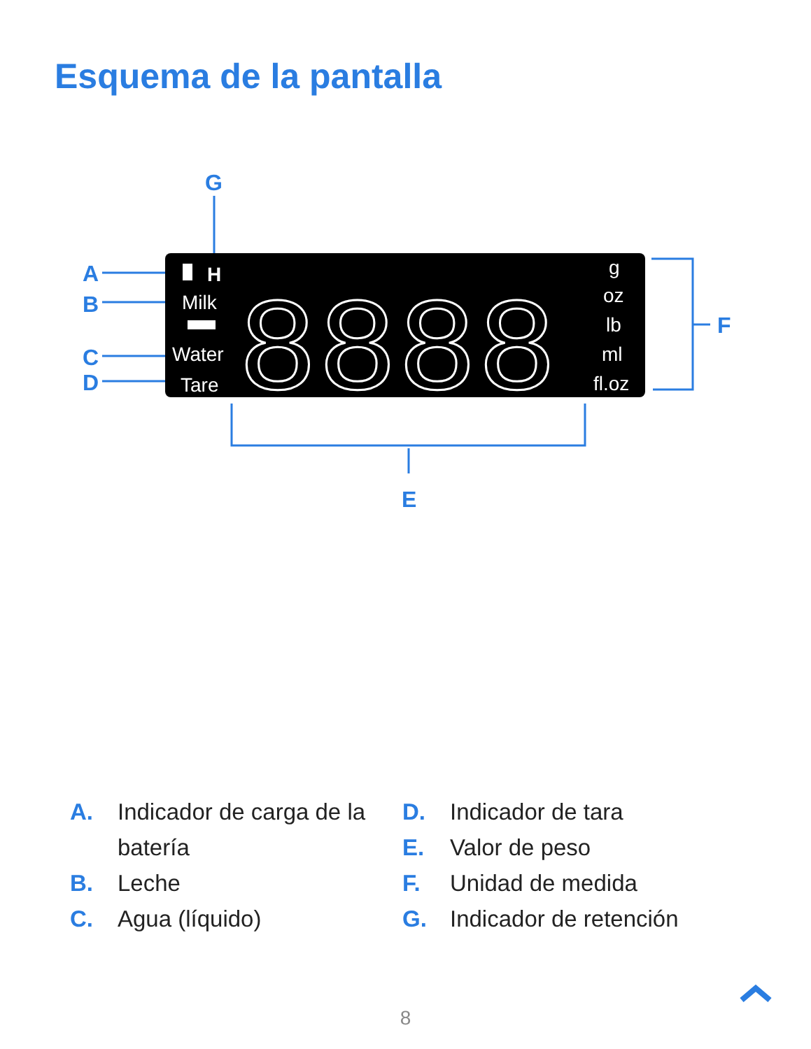Esquema de la pantalla
G
A
B
C
D
F
E
H
Milk
Water
Tare
g
oz
lb
ml
fl.oz
8888
A. Indicador de carga de la batería
B. Leche
C. Agua (líquido)
D. Indicador de tara
E. Valor de peso
F. Unidad de medida
G. Indicador de retención
8